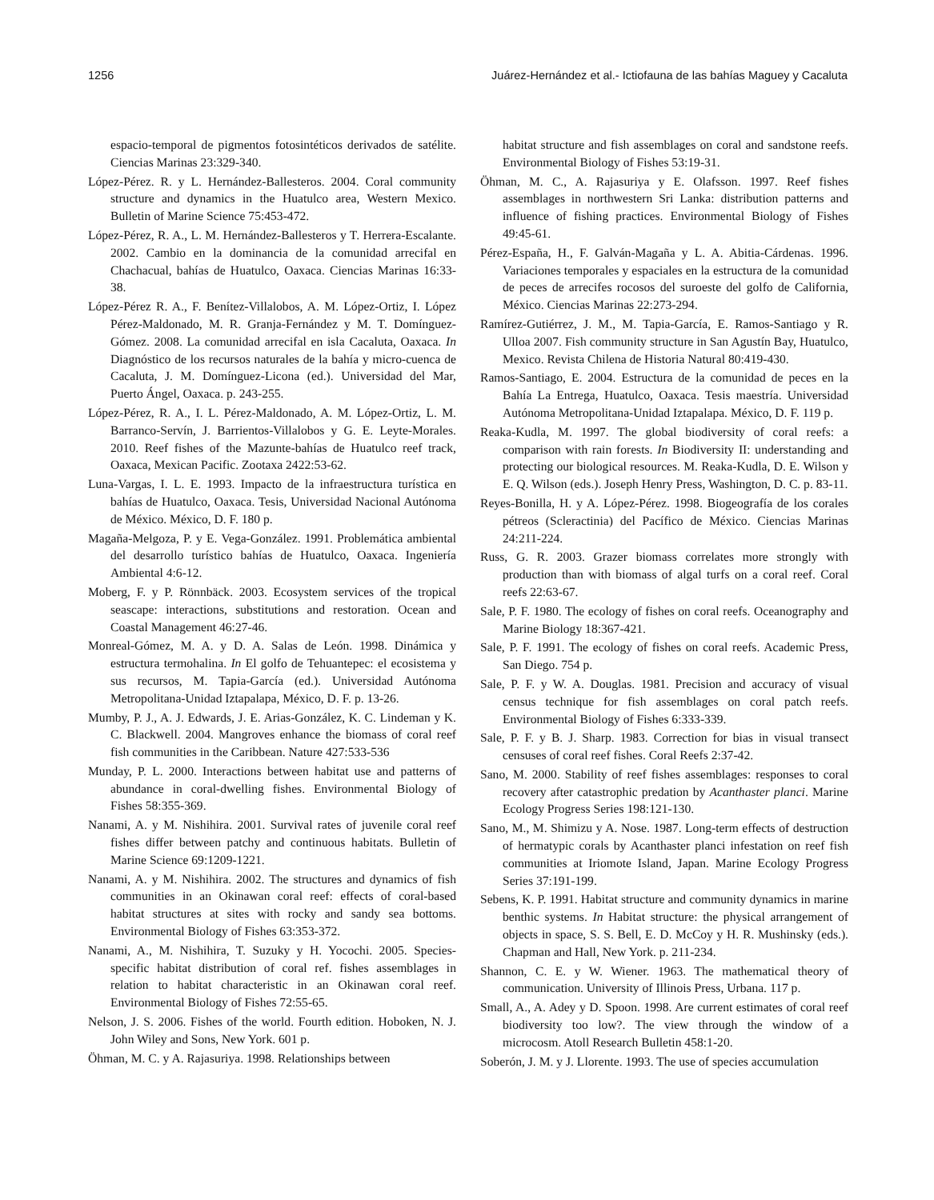1256 Juárez-Hernández et al.- Ictiofauna de las bahías Maguey y Cacaluta
espacio-temporal de pigmentos fotosintéticos derivados de satélite. Ciencias Marinas 23:329-340.
López-Pérez. R. y L. Hernández-Ballesteros. 2004. Coral community structure and dynamics in the Huatulco area, Western Mexico. Bulletin of Marine Science 75:453-472.
López-Pérez, R. A., L. M. Hernández-Ballesteros y T. Herrera-Escalante. 2002. Cambio en la dominancia de la comunidad arrecifal en Chachacual, bahías de Huatulco, Oaxaca. Ciencias Marinas 16:33-38.
López-Pérez R. A., F. Benítez-Villalobos, A. M. López-Ortiz, I. López Pérez-Maldonado, M. R. Granja-Fernández y M. T. Domínguez-Gómez. 2008. La comunidad arrecifal en isla Cacaluta, Oaxaca. In Diagnóstico de los recursos naturales de la bahía y micro-cuenca de Cacaluta, J. M. Domínguez-Licona (ed.). Universidad del Mar, Puerto Ángel, Oaxaca. p. 243-255.
López-Pérez, R. A., I. L. Pérez-Maldonado, A. M. López-Ortiz, L. M. Barranco-Servín, J. Barrientos-Villalobos y G. E. Leyte-Morales. 2010. Reef fishes of the Mazunte-bahías de Huatulco reef track, Oaxaca, Mexican Pacific. Zootaxa 2422:53-62.
Luna-Vargas, I. L. E. 1993. Impacto de la infraestructura turística en bahías de Huatulco, Oaxaca. Tesis, Universidad Nacional Autónoma de México. México, D. F. 180 p.
Magaña-Melgoza, P. y E. Vega-González. 1991. Problemática ambiental del desarrollo turístico bahías de Huatulco, Oaxaca. Ingeniería Ambiental 4:6-12.
Moberg, F. y P. Rönnbäck. 2003. Ecosystem services of the tropical seascape: interactions, substitutions and restoration. Ocean and Coastal Management 46:27-46.
Monreal-Gómez, M. A. y D. A. Salas de León. 1998. Dinámica y estructura termohalina. In El golfo de Tehuantepec: el ecosistema y sus recursos, M. Tapia-García (ed.). Universidad Autónoma Metropolitana-Unidad Iztapalapa, México, D. F. p. 13-26.
Mumby, P. J., A. J. Edwards, J. E. Arias-González, K. C. Lindeman y K. C. Blackwell. 2004. Mangroves enhance the biomass of coral reef fish communities in the Caribbean. Nature 427:533-536
Munday, P. L. 2000. Interactions between habitat use and patterns of abundance in coral-dwelling fishes. Environmental Biology of Fishes 58:355-369.
Nanami, A. y M. Nishihira. 2001. Survival rates of juvenile coral reef fishes differ between patchy and continuous habitats. Bulletin of Marine Science 69:1209-1221.
Nanami, A. y M. Nishihira. 2002. The structures and dynamics of fish communities in an Okinawan coral reef: effects of coral-based habitat structures at sites with rocky and sandy sea bottoms. Environmental Biology of Fishes 63:353-372.
Nanami, A., M. Nishihira, T. Suzuky y H. Yocochi. 2005. Species-specific habitat distribution of coral ref. fishes assemblages in relation to habitat characteristic in an Okinawan coral reef. Environmental Biology of Fishes 72:55-65.
Nelson, J. S. 2006. Fishes of the world. Fourth edition. Hoboken, N. J. John Wiley and Sons, New York. 601 p.
Öhman, M. C. y A. Rajasuriya. 1998. Relationships between
habitat structure and fish assemblages on coral and sandstone reefs. Environmental Biology of Fishes 53:19-31.
Öhman, M. C., A. Rajasuriya y E. Olafsson. 1997. Reef fishes assemblages in northwestern Sri Lanka: distribution patterns and influence of fishing practices. Environmental Biology of Fishes 49:45-61.
Pérez-España, H., F. Galván-Magaña y L. A. Abitia-Cárdenas. 1996. Variaciones temporales y espaciales en la estructura de la comunidad de peces de arrecifes rocosos del suroeste del golfo de California, México. Ciencias Marinas 22:273-294.
Ramírez-Gutiérrez, J. M., M. Tapia-García, E. Ramos-Santiago y R. Ulloa 2007. Fish community structure in San Agustín Bay, Huatulco, Mexico. Revista Chilena de Historia Natural 80:419-430.
Ramos-Santiago, E. 2004. Estructura de la comunidad de peces en la Bahía La Entrega, Huatulco, Oaxaca. Tesis maestría. Universidad Autónoma Metropolitana-Unidad Iztapalapa. México, D. F. 119 p.
Reaka-Kudla, M. 1997. The global biodiversity of coral reefs: a comparison with rain forests. In Biodiversity II: understanding and protecting our biological resources. M. Reaka-Kudla, D. E. Wilson y E. Q. Wilson (eds.). Joseph Henry Press, Washington, D. C. p. 83-11.
Reyes-Bonilla, H. y A. López-Pérez. 1998. Biogeografía de los corales pétreos (Scleractinia) del Pacífico de México. Ciencias Marinas 24:211-224.
Russ, G. R. 2003. Grazer biomass correlates more strongly with production than with biomass of algal turfs on a coral reef. Coral reefs 22:63-67.
Sale, P. F. 1980. The ecology of fishes on coral reefs. Oceanography and Marine Biology 18:367-421.
Sale, P. F. 1991. The ecology of fishes on coral reefs. Academic Press, San Diego. 754 p.
Sale, P. F. y W. A. Douglas. 1981. Precision and accuracy of visual census technique for fish assemblages on coral patch reefs. Environmental Biology of Fishes 6:333-339.
Sale, P. F. y B. J. Sharp. 1983. Correction for bias in visual transect censuses of coral reef fishes. Coral Reefs 2:37-42.
Sano, M. 2000. Stability of reef fishes assemblages: responses to coral recovery after catastrophic predation by Acanthaster planci. Marine Ecology Progress Series 198:121-130.
Sano, M., M. Shimizu y A. Nose. 1987. Long-term effects of destruction of hermatypic corals by Acanthaster planci infestation on reef fish communities at Iriomote Island, Japan. Marine Ecology Progress Series 37:191-199.
Sebens, K. P. 1991. Habitat structure and community dynamics in marine benthic systems. In Habitat structure: the physical arrangement of objects in space, S. S. Bell, E. D. McCoy y H. R. Mushinsky (eds.). Chapman and Hall, New York. p. 211-234.
Shannon, C. E. y W. Wiener. 1963. The mathematical theory of communication. University of Illinois Press, Urbana. 117 p.
Small, A., A. Adey y D. Spoon. 1998. Are current estimates of coral reef biodiversity too low?. The view through the window of a microcosm. Atoll Research Bulletin 458:1-20.
Soberón, J. M. y J. Llorente. 1993. The use of species accumulation